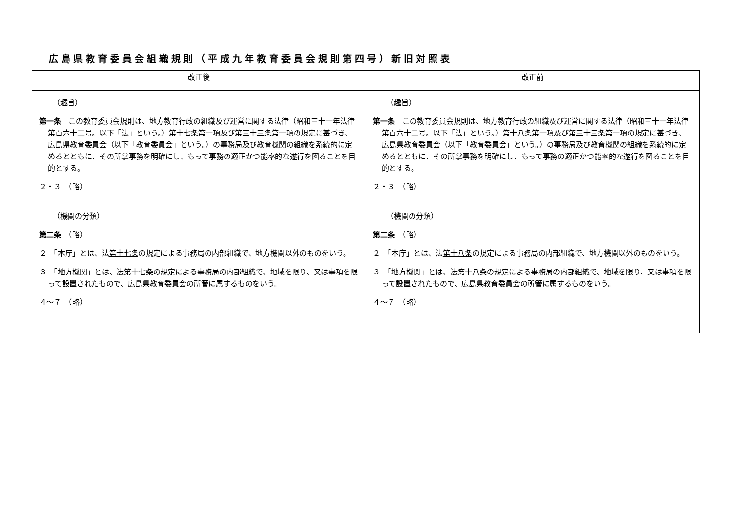広島県教育委員会組織規則（平成九年教育委員会規則第四号）新旧対照表
| 改正後 | 改正前 |
| --- | --- |
| （趣旨） 第一条 この教育委員会規則は、地方教育行政の組織及び運営に関する法律（昭和三十一年法律第百六十二号。以下「法」という。） 第十七条第一項 及び第三十三条第一項の規定に基づき、広島県教育委員会（以下「教育委員会」という。）の事務局及び教育機関の組織を系統的に定めるとともに、その所掌事務を明確にし、もって事務の適正かつ能率的な遂行を図ることを目的とする。 ２・３ （略） （機関の分類） 第二条 （略） ２ 「本庁」とは、法 第十七条 の規定による事務局の内部組織で、地方機関以外のものをいう。 ３ 「地方機関」とは、法 第十七条 の規定による事務局の内部組織で、地域を限り、又は事項を限って設置されたもので、広島県教育委員会の所管に属するものをいう。 ４～７ （略） | （趣旨） 第一条 この教育委員会規則は、地方教育行政の組織及び運営に関する法律（昭和三十一年法律第百六十二号。以下「法」という。） 第十八条第一項 及び第三十三条第一項の規定に基づき、広島県教育委員会（以下「教育委員会」という。）の事務局及び教育機関の組織を系統的に定めるとともに、その所掌事務を明確にし、もって事務の適正かつ能率的な遂行を図ることを目的とする。 ２・３ （略） （機関の分類） 第二条 （略） ２ 「本庁」とは、法 第十八条 の規定による事務局の内部組織で、地方機関以外のものをいう。 ３ 「地方機関」とは、法 第十八条 の規定による事務局の内部組織で、地域を限り、又は事項を限って設置されたもので、広島県教育委員会の所管に属するものをいう。 ４～７ （略） |